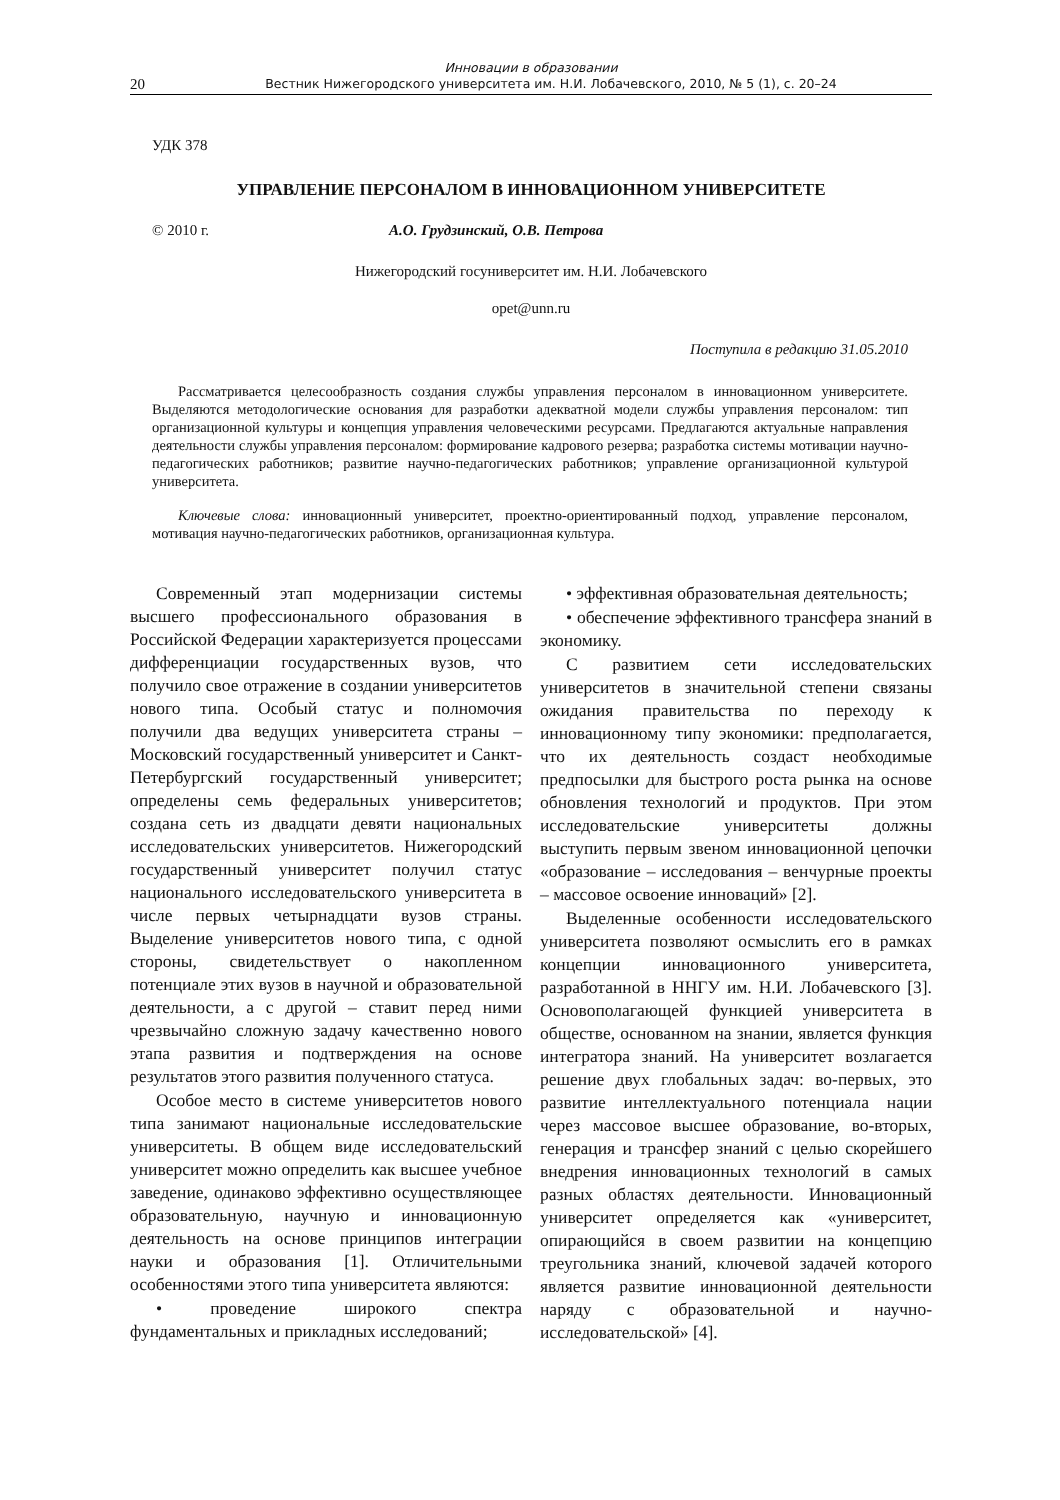Инновации в образовании
20 Вестник Нижегородского университета им. Н.И. Лобачевского, 2010, № 5 (1), с. 20–24
УДК 378
УПРАВЛЕНИЕ ПЕРСОНАЛОМ В ИННОВАЦИОННОМ УНИВЕРСИТЕТЕ
© 2010 г. А.О. Грудзинский, О.В. Петрова
Нижегородский госуниверситет им. Н.И. Лобачевского
opet@unn.ru
Поступила в редакцию 31.05.2010
Рассматривается целесообразность создания службы управления персоналом в инновационном университете. Выделяются методологические основания для разработки адекватной модели службы управления персоналом: тип организационной культуры и концепция управления человеческими ресурсами. Предлагаются актуальные направления деятельности службы управления персоналом: формирование кадрового резерва; разработка системы мотивации научно-педагогических работников; развитие научно-педагогических работников; управление организационной культурой университета.
Ключевые слова: инновационный университет, проектно-ориентированный подход, управление персоналом, мотивация научно-педагогических работников, организационная культура.
Современный этап модернизации системы высшего профессионального образования в Российской Федерации характеризуется процессами дифференциации государственных вузов, что получило свое отражение в создании университетов нового типа. Особый статус и полномочия получили два ведущих университета страны – Московский государственный университет и Санкт-Петербургский государственный университет; определены семь федеральных университетов; создана сеть из двадцати девяти национальных исследовательских университетов. Нижегородский государственный университет получил статус национального исследовательского университета в числе первых четырнадцати вузов страны. Выделение университетов нового типа, с одной стороны, свидетельствует о накопленном потенциале этих вузов в научной и образовательной деятельности, а с другой – ставит перед ними чрезвычайно сложную задачу качественно нового этапа развития и подтверждения на основе результатов этого развития полученного статуса.
Особое место в системе университетов нового типа занимают национальные исследовательские университеты. В общем виде исследовательский университет можно определить как высшее учебное заведение, одинаково эффективно осуществляющее образовательную, научную и инновационную деятельность на основе принципов интеграции науки и образования [1]. Отличительными особенностями этого типа университета являются:
• проведение широкого спектра фундаментальных и прикладных исследований;
• эффективная образовательная деятельность;
• обеспечение эффективного трансфера знаний в экономику.
С развитием сети исследовательских университетов в значительной степени связаны ожидания правительства по переходу к инновационному типу экономики: предполагается, что их деятельность создаст необходимые предпосылки для быстрого роста рынка на основе обновления технологий и продуктов. При этом исследовательские университеты должны выступить первым звеном инновационной цепочки «образование – исследования – венчурные проекты – массовое освоение инноваций» [2].
Выделенные особенности исследовательского университета позволяют осмыслить его в рамках концепции инновационного университета, разработанной в ННГУ им. Н.И. Лобачевского [3]. Основополагающей функцией университета в обществе, основанном на знании, является функция интегратора знаний. На университет возлагается решение двух глобальных задач: во-первых, это развитие интеллектуального потенциала нации через массовое высшее образование, во-вторых, генерация и трансфер знаний с целью скорейшего внедрения инновационных технологий в самых разных областях деятельности. Инновационный университет определяется как «университет, опирающийся в своем развитии на концепцию треугольника знаний, ключевой задачей которого является развитие инновационной деятельности наряду с образовательной и научно-исследовательской» [4].